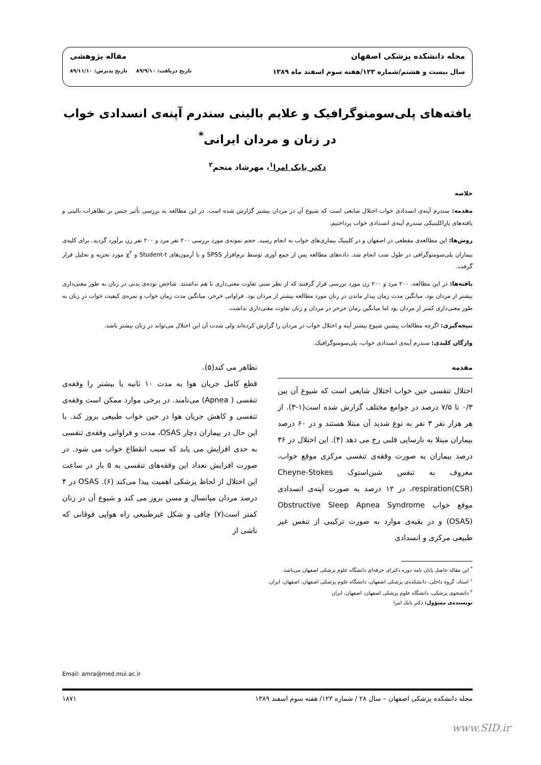مجله دانشکده پزشکی اصفهان مقاله پژوهشی
سال بیست و هشتم/شماره ۱۲۳/هفته سوم اسفند ماه ۱۳۸۹ تاریخ دریافت: ۸۹/۹/۱۰ تاریخ پذیرش: ۸۹/۱۱/۱۰
یافته‌های پلی‌سومنوگرافیک و علایم بالینی سندرم آپنه‌ی انسدادی خواب
در زنان و مردان ایرانی<sup>*</sup>
دکتر بابک امرا<sup>۱</sup>، مهرشاد منجم<sup>۲</sup>
خلاصه
مقدمه: سندرم آپنه‌ی انسدادی خواب اختلال شایعی است که شیوع آن در مردان بیشتر گزارش شده است. در این مطالعه به بررسی تأثیر جنس بر تظاهرات بالینی و یافته‌های پاراکلینیکی سندرم آپنه‌ی انسدادی خواب پرداختیم.
روش‌ها: این مطالعه‌ی مقطعی در اصفهان و در کلینیک بیماری‌های خواب به انجام رسید. حجم نمونه‌ی مورد بررسی ۲۰۰ نفر مرد و ۲۰۰ نفر زن برآورد گردید. برای کلیه‌ی بیماران پلی‌سومنوگرافی در طول شب انجام شد. داده‌های مطالعه پس از جمع آوری توسط نرم‌افزار SPSS و با آزمون‌های Student-t و χ<sup>۲</sup> مورد تجزیه و تحلیل قرار گرفت.
یافته‌ها: در این مطالعه، ۲۰۰ مرد و ۲۰۰ زن مورد بررسی قرار گرفتند که از نظر سنی تفاوت معنی‌داری با هم نداشتند. شاخص توده‌ی بدنی در زنان به طور معنی‌داری بیشتر از مردان بود. میانگین مدت زمان بیدار ماندن در زنان مورد مطالعه بیشتر از مردان بود. فراوانی خرخر، میانگین مدت زمان خواب و نمره‌ی کیفیت خواب در زنان به طور معنی‌داری کمتر از مردان بود اما میانگین زمان خرخر در مردان و زنان تفاوت معنی‌داری نداشت.
نتیجه‌گیری: اگرچه مطالعات پیشین شیوع بیشتر آپنه و اختلال خواب در مردان را گزارش کرده‌اند ولی شدت آن این اختلال می‌تواند در زنان بیشتر باشد.
واژگان کلیدی: سندرم آپنه‌ی انسدادی خواب، پلی‌سومنوگرافیک.
مقدمه
اختلال تنفسی حین خواب اختلال شایعی است که شیوع آن بین ۰/۳ تا ۷/۵ درصد در جوامع مختلف گزارش شده است(۱-۳). از هر هزار نفر ۳ نفر به نوع شدید آن مبتلا هستند و در ۶۰ درصد بیماران مبتلا به نارسایی قلبی رخ می دهد (۴). این اختلال در ۳۶ درصد بیماران به صورت وقفه‌ی تنفسی مرکزی موقع خواب، معروف به تنفس شین‌استوک Cheyne-Stokes respiration(CSR)، در ۱۲ درصد به صورت آپنه‌ی انسدادی موقع خواب Obstructive Sleep Apnea Syndrome (OSAS) و در بقیه‌ی موارد به صورت ترکیبی از تنفس غیر طبیعی مرکزی و انسدادی
<sup>*</sup> این مقاله حاصل پایان نامه دوره دکترای حرفه‌ای دانشگاه علوم پزشکی اصفهان می‌باشد.
<sup>۱</sup> استاد، گروه داخلی، دانشکده‌ی پزشکی اصفهان، دانشگاه علوم پزشکی اصفهان، اصفهان، ایران.
<sup>۲</sup> دانشجوی پزشکی، دانشگاه علوم پزشکی اصفهان، اصفهان، ایران
نویسنده‌ی مسؤول: دکتر بابک امرا
تظاهر می کند(۵).
قطع کامل جریان هوا به مدت ۱۰ ثانیه یا بیشتر را وقفه‌ی تنفسی ( Apnea) می‌نامند. در برخی موارد ممکن است وقفه‌ی تنفسی و کاهش جریان هوا در حین خواب طبیعی بروز کند. با این حال در بیماران دچار OSAS، مدت و فراوانی وقفه‌ی تنفسی به حدی افزایش می یابد که سبب انقطاع خواب می شود. در صورت افزایش تعداد این وقفه‌های تنفسی به ۵ بار در ساعت این اختلال از لحاظ پزشکی اهمیت پیدا می‌کند (۶). OSAS در ۴ درصد مردان میانسال و مسن بروز می کند و شیوع آن در زنان کمتر است(۷) چاقی و شکل غیرطبیعی راه هوایی فوقانی که ناشی از
Email: amra@med.mui.ac.ir
مجله دانشکده پزشکی اصفهان – سال ۲۸ / شماره ۱۲۳/ هفته سوم اسفند ۱۳۸۹ ۱۸۷۱
www.SID.ir